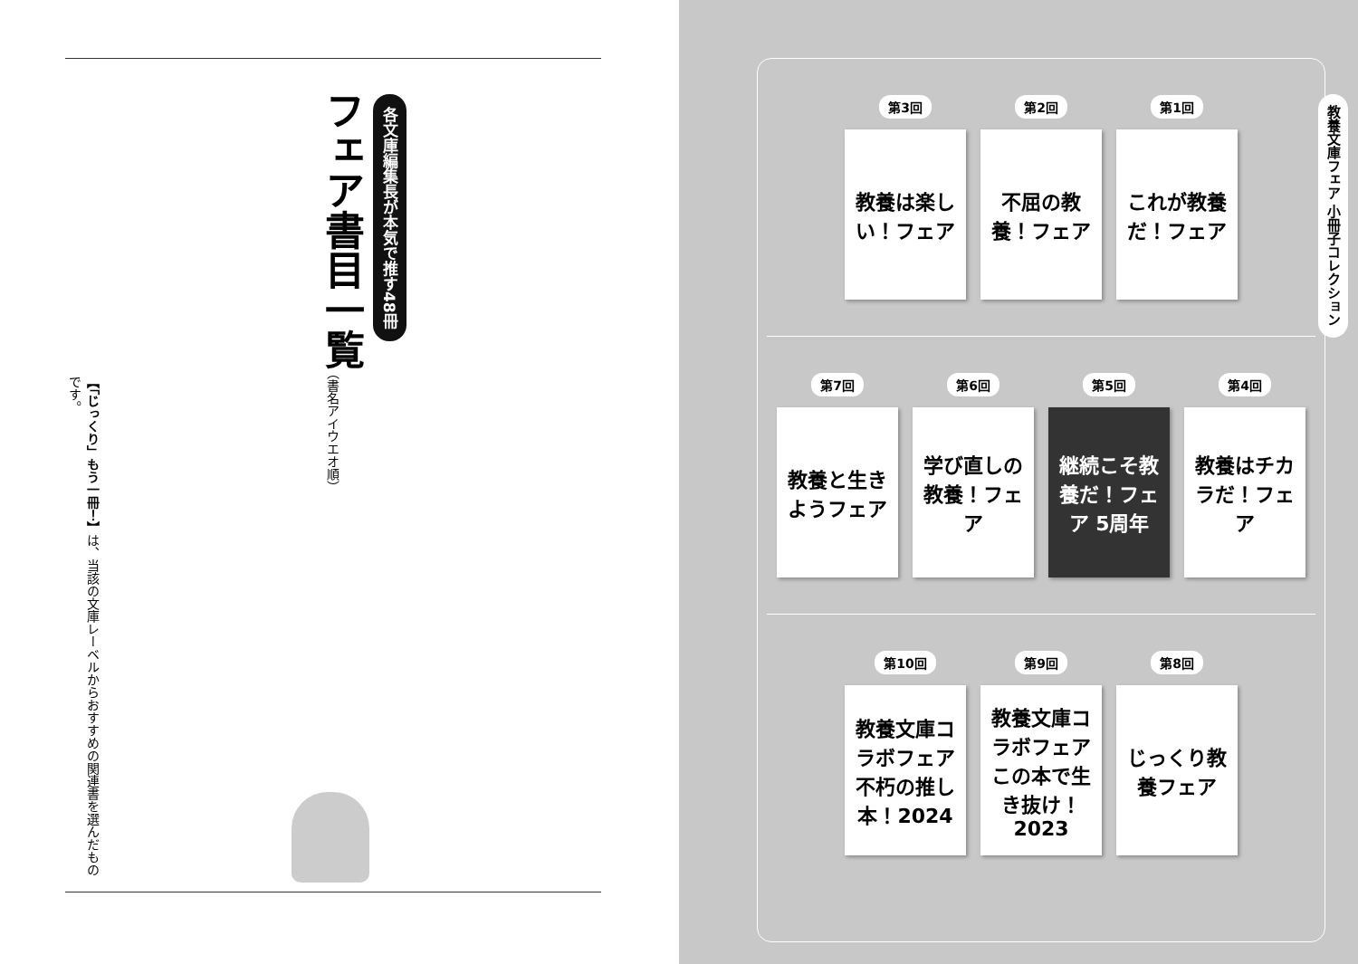各文庫編集長が本気で推す48冊
フェア書目一覧
（書名アイウエオ順）
【「じっくり」もう一冊！】は、当該の文庫レーベルからおすすめの関連書を選んだものです。
第3回
教養は楽しい！フェア
第2回
不屈の教養！フェア
第1回
これが教養だ！フェア
第7回
教養と生きようフェア
第6回
学び直しの教養！フェア
第5回
継続こそ教養だ！フェア 5周年
第4回
教養はチカラだ！フェア
第10回
教養文庫コラボフェア 不朽の推し本！2024
第9回
教養文庫コラボフェア この本で生き抜け！2023
第8回
じっくり教養フェア
教養文庫フェア 小冊子コレクション